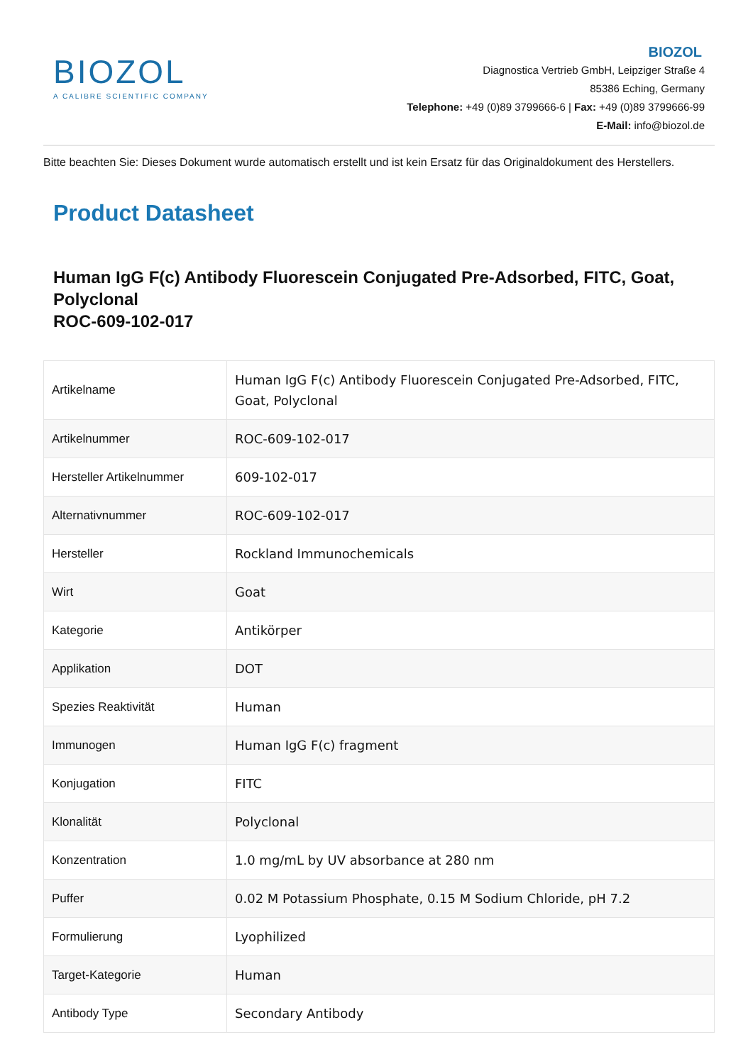BIOZOL
A CALIBRE SCIENTIFIC COMPANY
BIOZOL
Diagnostica Vertrieb GmbH, Leipziger Straße 4
85386 Eching, Germany
Telephone: +49 (0)89 3799666-6 | Fax: +49 (0)89 3799666-99
E-Mail: info@biozol.de
Bitte beachten Sie: Dieses Dokument wurde automatisch erstellt und ist kein Ersatz für das Originaldokument des Herstellers.
Product Datasheet
Human IgG F(c) Antibody Fluorescein Conjugated Pre-Adsorbed, FITC, Goat, Polyclonal
ROC-609-102-017
| Artikelname | Human IgG F(c) Antibody Fluorescein Conjugated Pre-Adsorbed, FITC, Goat, Polyclonal |
| Artikelnummer | ROC-609-102-017 |
| Hersteller Artikelnummer | 609-102-017 |
| Alternativnummer | ROC-609-102-017 |
| Hersteller | Rockland Immunochemicals |
| Wirt | Goat |
| Kategorie | Antikörper |
| Applikation | DOT |
| Spezies Reaktivität | Human |
| Immunogen | Human IgG F(c) fragment |
| Konjugation | FITC |
| Klonalität | Polyclonal |
| Konzentration | 1.0 mg/mL by UV absorbance at 280 nm |
| Puffer | 0.02 M Potassium Phosphate, 0.15 M Sodium Chloride, pH 7.2 |
| Formulierung | Lyophilized |
| Target-Kategorie | Human |
| Antibody Type | Secondary Antibody |